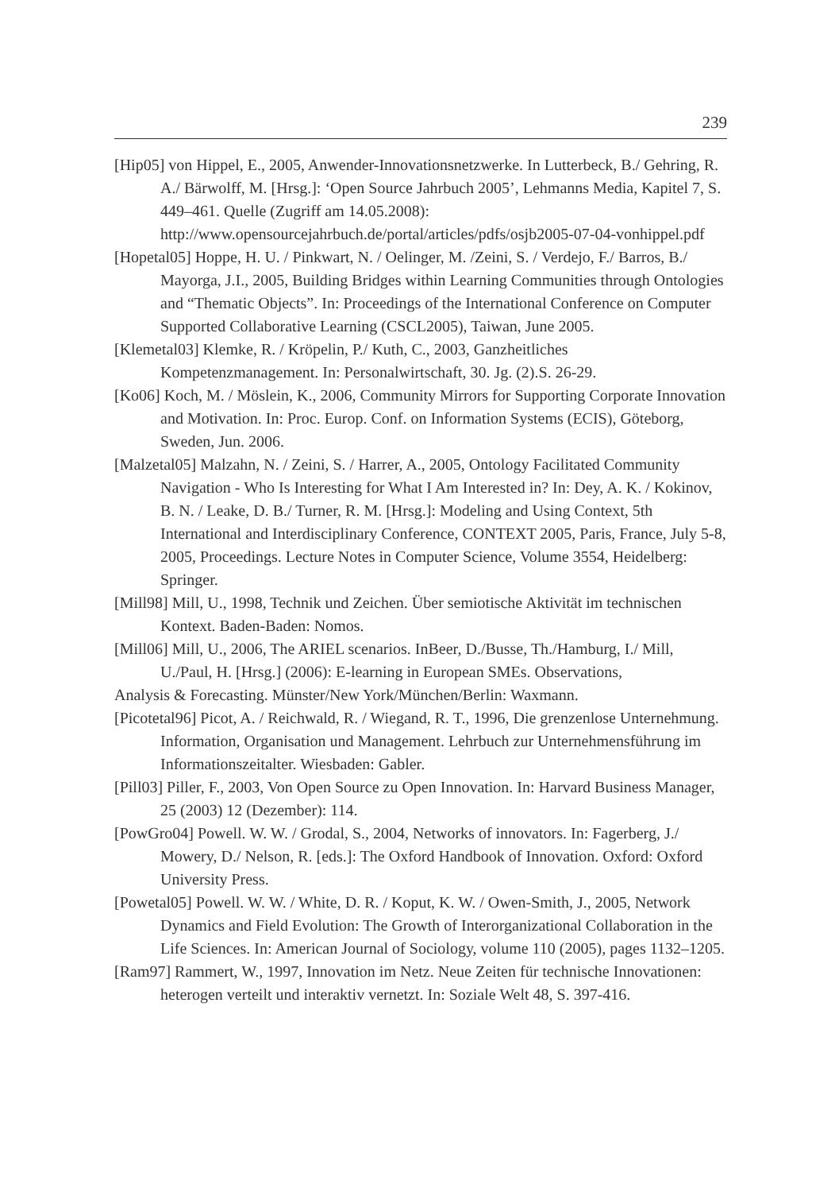239
[Hip05] von Hippel, E., 2005, Anwender-Innovationsnetzwerke. In Lutterbeck, B./ Gehring, R. A./ Bärwolff, M. [Hrsg.]: ‘Open Source Jahrbuch 2005’, Lehmanns Media, Kapitel 7, S. 449–461. Quelle (Zugriff am 14.05.2008): http://www.opensourcejahrbuch.de/portal/articles/pdfs/osjb2005-07-04-vonhippel.pdf
[Hopetal05] Hoppe, H. U. / Pinkwart, N. / Oelinger, M. /Zeini, S. / Verdejo, F./ Barros, B./ Mayorga, J.I., 2005, Building Bridges within Learning Communities through Ontologies and “Thematic Objects”. In: Proceedings of the International Conference on Computer Supported Collaborative Learning (CSCL2005), Taiwan, June 2005.
[Klemetal03] Klemke, R. / Kröpelin, P./ Kuth, C., 2003, Ganzheitliches Kompetenzmanagement. In: Personalwirtschaft, 30. Jg. (2).S. 26-29.
[Ko06] Koch, M. / Möslein, K., 2006, Community Mirrors for Supporting Corporate Innovation and Motivation. In: Proc. Europ. Conf. on Information Systems (ECIS), Göteborg, Sweden, Jun. 2006.
[Malzetal05] Malzahn, N. / Zeini, S. / Harrer, A., 2005, Ontology Facilitated Community Navigation - Who Is Interesting for What I Am Interested in? In: Dey, A. K. / Kokinov, B. N. / Leake, D. B./ Turner, R. M. [Hrsg.]: Modeling and Using Context, 5th International and Interdisciplinary Conference, CONTEXT 2005, Paris, France, July 5-8, 2005, Proceedings. Lecture Notes in Computer Science, Volume 3554, Heidelberg: Springer.
[Mill98] Mill, U., 1998, Technik und Zeichen. Über semiotische Aktivität im technischen Kontext. Baden-Baden: Nomos.
[Mill06] Mill, U., 2006, The ARIEL scenarios. InBeer, D./Busse, Th./Hamburg, I./ Mill, U./Paul, H. [Hrsg.] (2006): E-learning in European SMEs. Observations,
Analysis & Forecasting. Münster/New York/München/Berlin: Waxmann.
[Picotetal96] Picot, A. / Reichwald, R. / Wiegand, R. T., 1996, Die grenzenlose Unternehmung. Information, Organisation und Management. Lehrbuch zur Unternehmensführung im Informationszeitalter. Wiesbaden: Gabler.
[Pill03] Piller, F., 2003, Von Open Source zu Open Innovation. In: Harvard Business Manager, 25 (2003) 12 (Dezember): 114.
[PowGro04] Powell. W. W. / Grodal, S., 2004, Networks of innovators. In: Fagerberg, J./ Mowery, D./ Nelson, R. [eds.]: The Oxford Handbook of Innovation. Oxford: Oxford University Press.
[Powetal05] Powell. W. W. / White, D. R. / Koput, K. W. / Owen-Smith, J., 2005, Network Dynamics and Field Evolution: The Growth of Interorganizational Collaboration in the Life Sciences. In: American Journal of Sociology, volume 110 (2005), pages 1132–1205.
[Ram97] Rammert, W., 1997, Innovation im Netz. Neue Zeiten für technische Innovationen: heterogen verteilt und interaktiv vernetzt. In: Soziale Welt 48, S. 397-416.